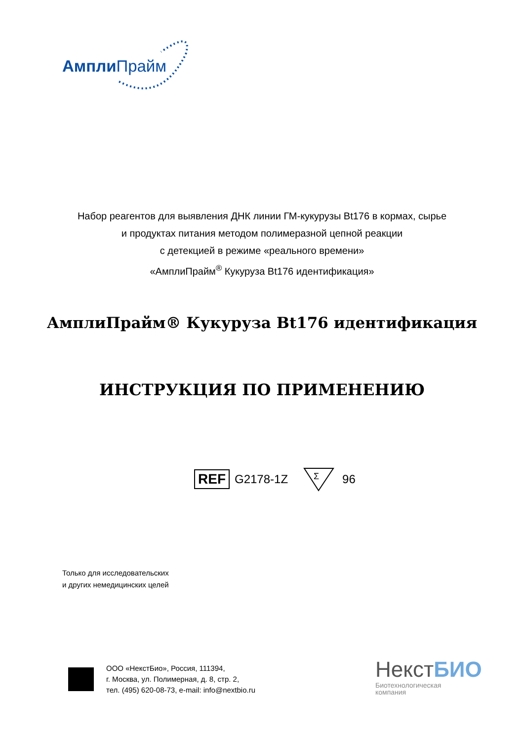Ампли Прайм
Набор реагентов для выявления ДНК линии ГМ-кукурузы Bt176 в кормах, сырье
и продуктах питания методом полимеразной цепной реакции
с детекцией в режиме «реального времени»
«АмплиПрайм<sup>®</sup> Кукуруза Bt176 идентификация»
АмплиПрайм® Кукуруза Bt176 идентификация
ИНСТРУКЦИЯ ПО ПРИМЕНЕНИЮ
REF G2178-1Z
Σ
96
Только для исследовательских
и других немедицинских целей
ООО «НекстБио», Россия, 111394,
г. Москва, ул. Полимерная, д. 8, стр. 2,
тел. (495) 620-08-73, e-mail: info@nextbio.ru
НекстБИО
Биотехнологическая
компания